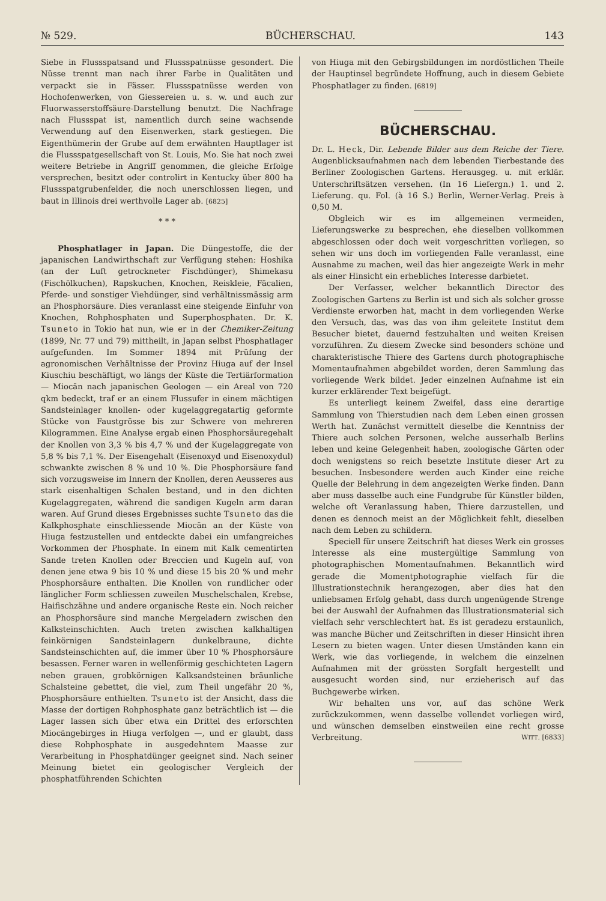№ 529. BÜCHERSCHAU. 143
Siebe in Flussspatsand und Flussspatnüsse gesondert. Die Nüsse trennt man nach ihrer Farbe in Qualitäten und verpackt sie in Fässer. Flussspatnüsse werden von Hochofenwerken, von Giessereien u. s. w. und auch zur Fluorwasserstoffsäure-Darstellung benutzt. Die Nachfrage nach Flussspat ist, namentlich durch seine wachsende Verwendung auf den Eisenwerken, stark gestiegen. Die Eigenthümerin der Grube auf dem erwähnten Hauptlager ist die Flussspatgesellschaft von St. Louis, Mo. Sie hat noch zwei weitere Betriebe in Angriff genommen, die gleiche Erfolge versprechen, besitzt oder controlirt in Kentucky über 800 ha Flussspatgrubenfelder, die noch unerschlossen liegen, und baut in Illinois drei werthvolle Lager ab. [6825]
* * *
Phosphatlager in Japan. Die Düngestoffe, die der japanischen Landwirthschaft zur Verfügung stehen: Hoshika (an der Luft getrockneter Fischdünger), Shimekasu (Fischölkuchen), Rapskuchen, Knochen, Reiskleie, Fäcalien, Pferde- und sonstiger Viehdünger, sind verhältnissmässig arm an Phosphorsäure. Dies veranlasst eine steigende Einfuhr von Knochen, Rohphosphaten und Superphosphaten. Dr. K. Tsuneto in Tokio hat nun, wie er in der Chemiker-Zeitung (1899, Nr. 77 und 79) mittheilt, in Japan selbst Phosphatlager aufgefunden. Im Sommer 1894 mit Prüfung der agronomischen Verhältnisse der Provinz Hiuga auf der Insel Kiuschiu beschäftigt, wo längs der Küste die Tertiärformation — Miocän nach japanischen Geologen — ein Areal von 720 qkm bedeckt, traf er an einem Flussufer in einem mächtigen Sandsteinlager knollen- oder kugelaggregatartig geformte Stücke von Faustgrösse bis zur Schwere von mehreren Kilogrammen. Eine Analyse ergab einen Phosphorsäuregehalt der Knollen von 3,3 % bis 4,7 % und der Kugelaggregate von 5,8 % bis 7,1 %. Der Eisengehalt (Eisenoxyd und Eisenoxydul) schwankte zwischen 8 % und 10 %. Die Phosphorsäure fand sich vorzugsweise im Innern der Knollen, deren Aeusseres aus stark eisenhaltigen Schalen bestand, und in den dichten Kugelaggregaten, während die sandigen Kugeln arm daran waren. Auf Grund dieses Ergebnisses suchte Tsuneto das die Kalkphosphate einschliessende Miocän an der Küste von Hiuga festzustellen und entdeckte dabei ein umfangreiches Vorkommen der Phosphate. In einem mit Kalk cementirten Sande treten Knollen oder Breccien und Kugeln auf, von denen jene etwa 9 bis 10 % und diese 15 bis 20 % und mehr Phosphorsäure enthalten. Die Knollen von rundlicher oder länglicher Form schliessen zuweilen Muschelschalen, Krebse, Haifischzähne und andere organische Reste ein. Noch reicher an Phosphorsäure sind manche Mergeladern zwischen den Kalksteinschichten. Auch treten zwischen kalkhaltigen feinkörnigen Sandsteinlagern dunkelbraune, dichte Sandsteinschichten auf, die immer über 10 % Phosphorsäure besassen. Ferner waren in wellenförmig geschichteten Lagern neben grauen, grobkörnigen Kalksandsteinen bräunliche Schalsteine gebettet, die viel, zum Theil ungefähr 20 %, Phosphorsäure enthielten. Tsuneto ist der Ansicht, dass die Masse der dortigen Rohphosphate ganz beträchtlich ist — die Lager lassen sich über etwa ein Drittel des erforschten Miocängebirges in Hiuga verfolgen —, und er glaubt, dass diese Rohphosphate in ausgedehntem Maasse zur Verarbeitung in Phosphatdünger geeignet sind. Nach seiner Meinung bietet ein geologischer Vergleich der phosphatführenden Schichten
von Hiuga mit den Gebirgsbildungen im nordöstlichen Theile der Hauptinsel begründete Hoffnung, auch in diesem Gebiete Phosphatlager zu finden. [6819]
BÜCHERSCHAU.
Dr. L. Heck, Dir. Lebende Bilder aus dem Reiche der Tiere. Augenblicksaufnahmen nach dem lebenden Tierbestande des Berliner Zoologischen Gartens. Herausgeg. u. mit erklär. Unterschriftsätzen versehen. (In 16 Liefergn.) 1. und 2. Lieferung. qu. Fol. (à 16 S.) Berlin, Werner-Verlag. Preis à 0,50 M.
Obgleich wir es im allgemeinen vermeiden, Lieferungswerke zu besprechen, ehe dieselben vollkommen abgeschlossen oder doch weit vorgeschritten vorliegen, so sehen wir uns doch im vorliegenden Falle veranlasst, eine Ausnahme zu machen, weil das hier angezeigte Werk in mehr als einer Hinsicht ein erhebliches Interesse darbietet.
Der Verfasser, welcher bekanntlich Director des Zoologischen Gartens zu Berlin ist und sich als solcher grosse Verdienste erworben hat, macht in dem vorliegenden Werke den Versuch, das, was das von ihm geleitete Institut dem Besucher bietet, dauernd festzuhalten und weiten Kreisen vorzuführen. Zu diesem Zwecke sind besonders schöne und charakteristische Thiere des Gartens durch photographische Momentaufnahmen abgebildet worden, deren Sammlung das vorliegende Werk bildet. Jeder einzelnen Aufnahme ist ein kurzer erklärender Text beigefügt.
Es unterliegt keinem Zweifel, dass eine derartige Sammlung von Thierstudien nach dem Leben einen grossen Werth hat. Zunächst vermittelt dieselbe die Kenntniss der Thiere auch solchen Personen, welche ausserhalb Berlins leben und keine Gelegenheit haben, zoologische Gärten oder doch wenigstens so reich besetzte Institute dieser Art zu besuchen. Insbesondere werden auch Kinder eine reiche Quelle der Belehrung in dem angezeigten Werke finden. Dann aber muss dasselbe auch eine Fundgrube für Künstler bilden, welche oft Veranlassung haben, Thiere darzustellen, und denen es dennoch meist an der Möglichkeit fehlt, dieselben nach dem Leben zu schildern.
Speciell für unsere Zeitschrift hat dieses Werk ein grosses Interesse als eine mustergültige Sammlung von photographischen Momentaufnahmen. Bekanntlich wird gerade die Momentphotographie vielfach für die Illustrationstechnik herangezogen, aber dies hat den unliebsamen Erfolg gehabt, dass durch ungenügende Strenge bei der Auswahl der Aufnahmen das Illustrationsmaterial sich vielfach sehr verschlechtert hat. Es ist geradezu erstaunlich, was manche Bücher und Zeitschriften in dieser Hinsicht ihren Lesern zu bieten wagen. Unter diesen Umständen kann ein Werk, wie das vorliegende, in welchem die einzelnen Aufnahmen mit der grössten Sorgfalt hergestellt und ausgesucht worden sind, nur erzieherisch auf das Buchgewerbe wirken.
Wir behalten uns vor, auf das schöne Werk zurückzukommen, wenn dasselbe vollendet vorliegen wird, und wünschen demselben einstweilen eine recht grosse Verbreitung. WITT. [6833]